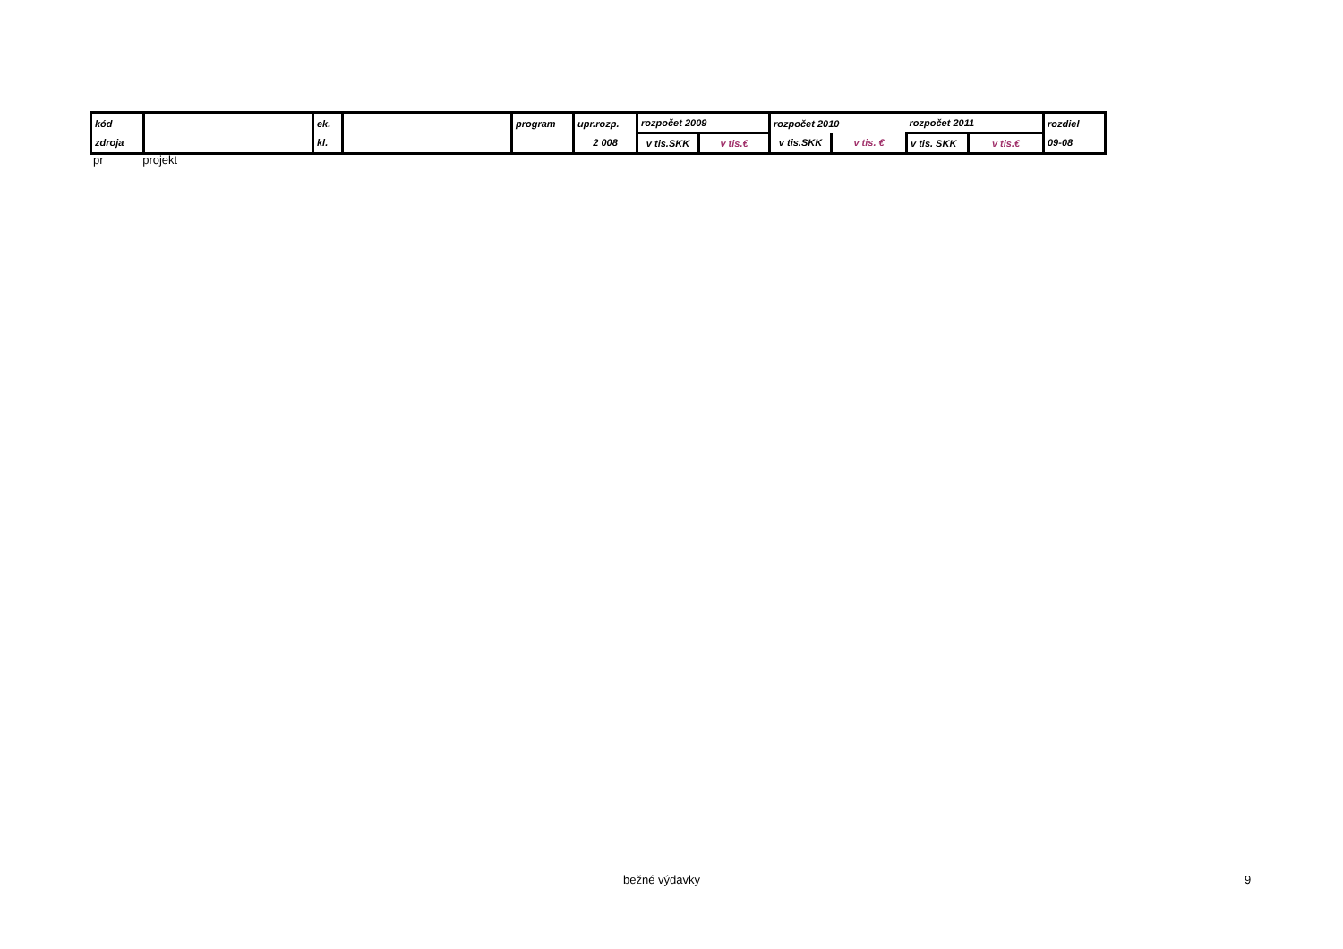| kód | | ek. | | program | upr.rozp. | rozpočet 2009 | | rozpočet 2010 | | rozpočet 2011 | | rozdiel |
| zdroja | | kl. | | | 2 008 | v tis.SKK | v tis.€ | v tis.SKK | v tis. € | v tis. SKK | v tis.€ | 09-08 |
pr projekt
bežné výdavky 9